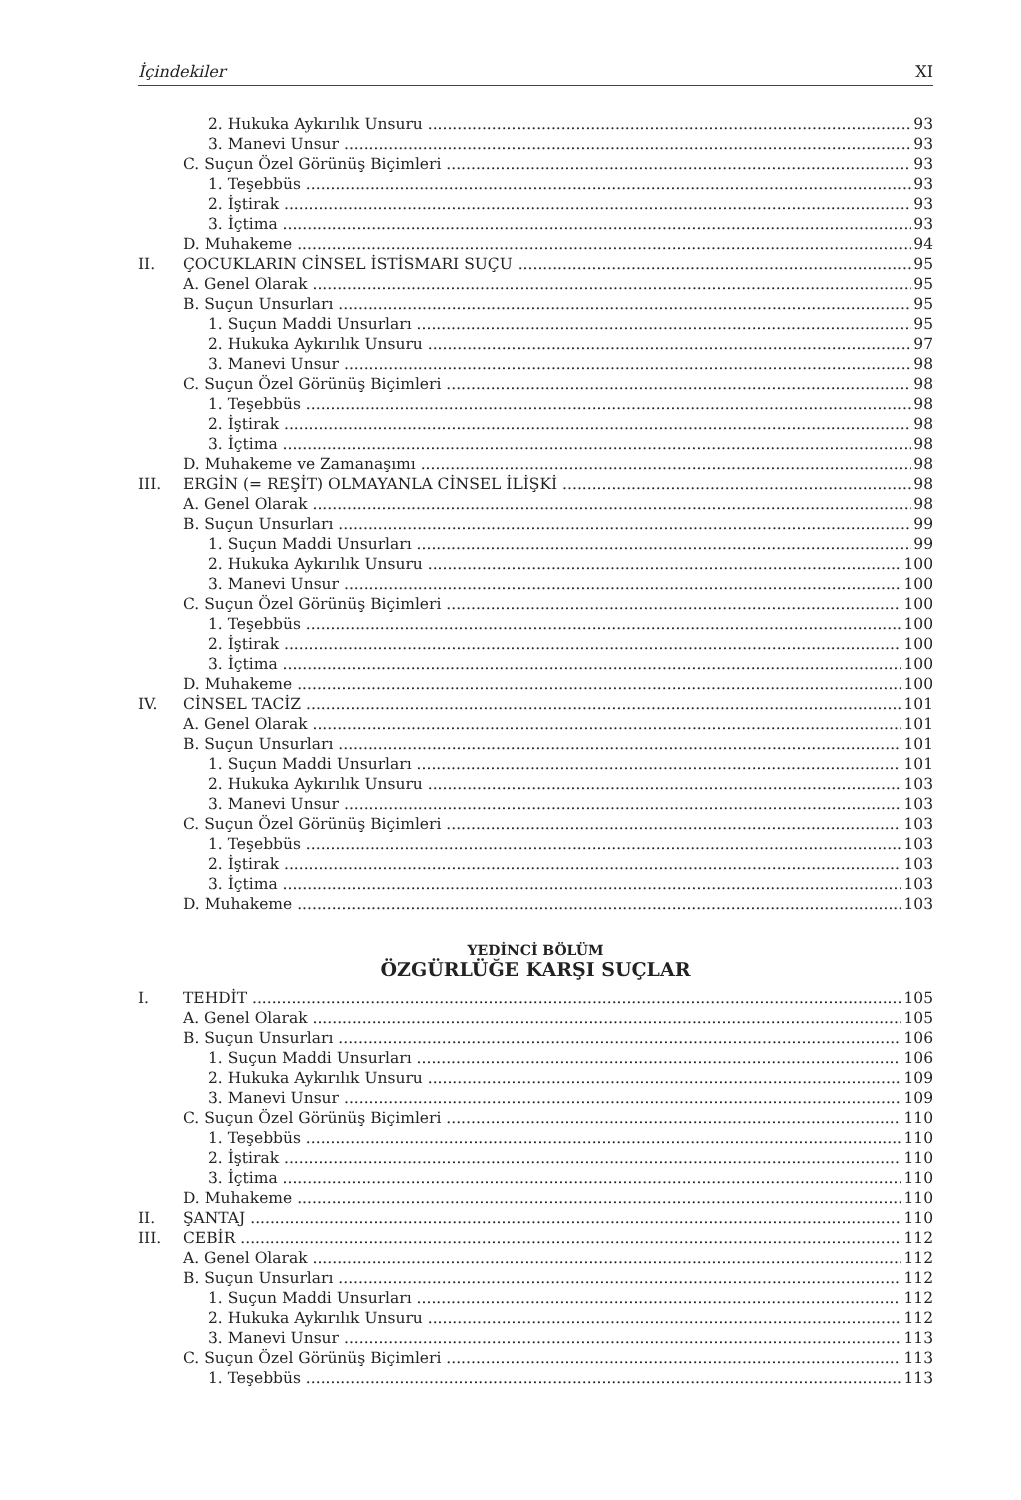İçindekiler XI
2. Hukuka Aykırılık Unsuru 93
3. Manevi Unsur 93
C. Suçun Özel Görünüş Biçimleri 93
1. Teşebbüs 93
2. İştirak 93
3. İçtima 93
D. Muhakeme 94
II. ÇOCUKLARIN CİNSEL İSTİSMARI SUÇU 95
A. Genel Olarak 95
B. Suçun Unsurları 95
1. Suçun Maddi Unsurları 95
2. Hukuka Aykırılık Unsuru 97
3. Manevi Unsur 98
C. Suçun Özel Görünüş Biçimleri 98
1. Teşebbüs 98
2. İştirak 98
3. İçtima 98
D. Muhakeme ve Zamanaşımı 98
III. ERGİN (= REŞİT) OLMAYANLA CİNSEL İLİŞKİ 98
A. Genel Olarak 98
B. Suçun Unsurları 99
1. Suçun Maddi Unsurları 99
2. Hukuka Aykırılık Unsuru 100
3. Manevi Unsur 100
C. Suçun Özel Görünüş Biçimleri 100
1. Teşebbüs 100
2. İştirak 100
3. İçtima 100
D. Muhakeme 100
IV. CİNSEL TACİZ 101
A. Genel Olarak 101
B. Suçun Unsurları 101
1. Suçun Maddi Unsurları 101
2. Hukuka Aykırılık Unsuru 103
3. Manevi Unsur 103
C. Suçun Özel Görünüş Biçimleri 103
1. Teşebbüs 103
2. İştirak 103
3. İçtima 103
D. Muhakeme 103
YEDİNCİ BÖLÜM
ÖZGÜRLÜĞE KARŞI SUÇLAR
I. TEHDİT 105
A. Genel Olarak 105
B. Suçun Unsurları 106
1. Suçun Maddi Unsurları 106
2. Hukuka Aykırılık Unsuru 109
3. Manevi Unsur 109
C. Suçun Özel Görünüş Biçimleri 110
1. Teşebbüs 110
2. İştirak 110
3. İçtima 110
D. Muhakeme 110
II. ŞANTAJ 110
III. CEBİR 112
A. Genel Olarak 112
B. Suçun Unsurları 112
1. Suçun Maddi Unsurları 112
2. Hukuka Aykırılık Unsuru 112
3. Manevi Unsur 113
C. Suçun Özel Görünüş Biçimleri 113
1. Teşebbüs 113